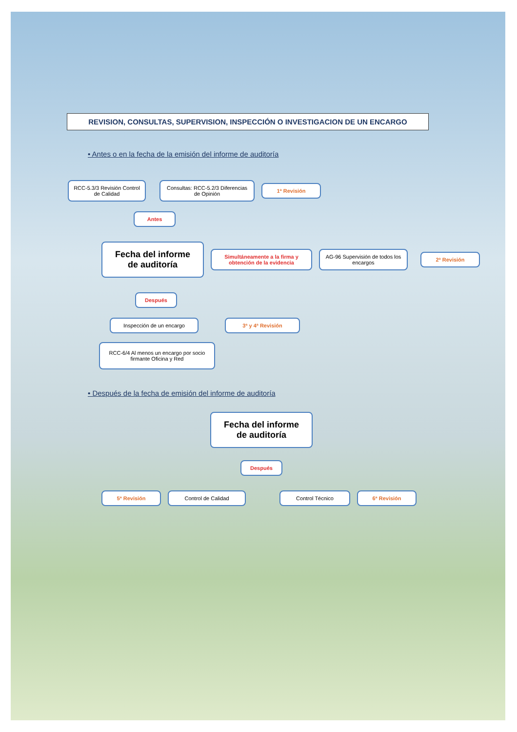REVISION, CONSULTAS, SUPERVISION, INSPECCIÓN O INVESTIGACION DE UN ENCARGO
• Antes o en la fecha de la emisión del informe de auditoría
RCC-5.3/3 Revisión Control de Calidad
Consultas: RCC-5.2/3 Diferencias de Opinión
1ª Revisión
Antes
Fecha del informe de auditoría
Simultáneamente a la firma y obtención de la evidencia
AG-96 Supervisión de todos los encargos
2ª Revisión
Después
Inspección de un encargo 3ª y 4ª Revisión
RCC-6/4 Al menos un encargo por socio firmante Oficina y Red
• Después de la fecha de emisión del informe de auditoría
Fecha del informe de auditoría
Después
5ª Revisión Control de Calidad Control Técnico 6ª Revisión